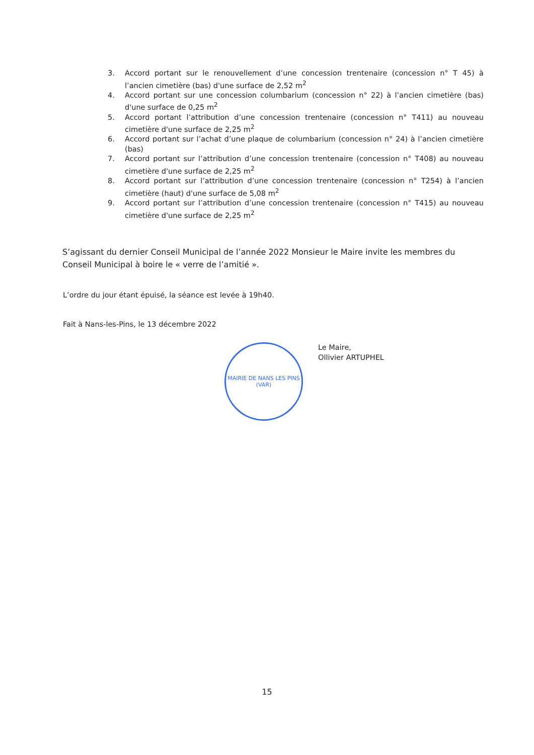3. Accord portant sur le renouvellement d’une concession trentenaire (concession n° T 45) à l’ancien cimetière (bas) d'une surface de 2,52 m<sup>2</sup>
4. Accord portant sur une concession columbarium (concession n° 22) à l’ancien cimetière (bas) d'une surface de 0,25 m<sup>2</sup>
5. Accord portant l’attribution d’une concession trentenaire (concession n° T411) au nouveau cimetière d'une surface de 2,25 m<sup>2</sup>
6. Accord portant sur l’achat d’une plaque de columbarium (concession n° 24) à l’ancien cimetière (bas)
7. Accord portant sur l’attribution d’une concession trentenaire (concession n° T408) au nouveau cimetière d'une surface de 2,25 m<sup>2</sup>
8. Accord portant sur l’attribution d’une concession trentenaire (concession n° T254) à l’ancien cimetière (haut) d'une surface de 5,08 m<sup>2</sup>
9. Accord portant sur l’attribution d’une concession trentenaire (concession n° T415) au nouveau cimetière d'une surface de 2,25 m<sup>2</sup>
S’agissant du dernier Conseil Municipal de l’année 2022 Monsieur le Maire invite les membres du Conseil Municipal à boire le « verre de l’amitié ».
L’ordre du jour étant épuisé, la séance est levée à 19h40.
Fait à Nans-les-Pins, le 13 décembre 2022
MAIRIE DE NANS LES PINS
(VAR)
Le Maire,
Ollivier ARTUPHEL
15